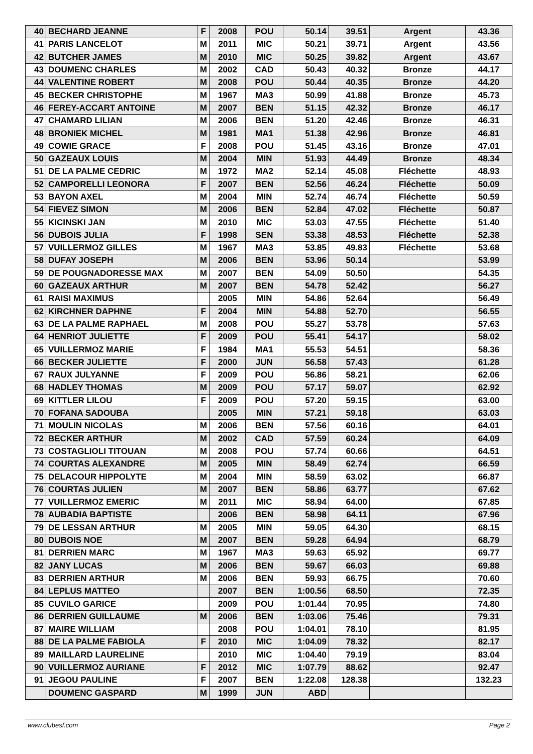| 40 | BECHARD JEANNE | F | 2008 | POU | 50.14 | 39.51 | Argent | 43.36 |
| 41 | PARIS LANCELOT | M | 2011 | MIC | 50.21 | 39.71 | Argent | 43.56 |
| 42 | BUTCHER JAMES | M | 2010 | MIC | 50.25 | 39.82 | Argent | 43.67 |
| 43 | DOUMENC CHARLES | M | 2002 | CAD | 50.43 | 40.32 | Bronze | 44.17 |
| 44 | VALENTINE ROBERT | M | 2008 | POU | 50.44 | 40.35 | Bronze | 44.20 |
| 45 | BECKER CHRISTOPHE | M | 1967 | MA3 | 50.99 | 41.88 | Bronze | 45.73 |
| 46 | FEREY-ACCART ANTOINE | M | 2007 | BEN | 51.15 | 42.32 | Bronze | 46.17 |
| 47 | CHAMARD LILIAN | M | 2006 | BEN | 51.20 | 42.46 | Bronze | 46.31 |
| 48 | BRONIEK MICHEL | M | 1981 | MA1 | 51.38 | 42.96 | Bronze | 46.81 |
| 49 | COWIE GRACE | F | 2008 | POU | 51.45 | 43.16 | Bronze | 47.01 |
| 50 | GAZEAUX LOUIS | M | 2004 | MIN | 51.93 | 44.49 | Bronze | 48.34 |
| 51 | DE LA PALME CEDRIC | M | 1972 | MA2 | 52.14 | 45.08 | Fléchette | 48.93 |
| 52 | CAMPORELLI LEONORA | F | 2007 | BEN | 52.56 | 46.24 | Fléchette | 50.09 |
| 53 | BAYON AXEL | M | 2004 | MIN | 52.74 | 46.74 | Fléchette | 50.59 |
| 54 | FIEVEZ SIMON | M | 2006 | BEN | 52.84 | 47.02 | Fléchette | 50.87 |
| 55 | KICINSKI JAN | M | 2010 | MIC | 53.03 | 47.55 | Fléchette | 51.40 |
| 56 | DUBOIS JULIA | F | 1998 | SEN | 53.38 | 48.53 | Fléchette | 52.38 |
| 57 | VUILLERMOZ GILLES | M | 1967 | MA3 | 53.85 | 49.83 | Fléchette | 53.68 |
| 58 | DUFAY JOSEPH | M | 2006 | BEN | 53.96 | 50.14 | | 53.99 |
| 59 | DE POUGNADORESSE MAX | M | 2007 | BEN | 54.09 | 50.50 | | 54.35 |
| 60 | GAZEAUX ARTHUR | M | 2007 | BEN | 54.78 | 52.42 | | 56.27 |
| 61 | RAISI MAXIMUS | | 2005 | MIN | 54.86 | 52.64 | | 56.49 |
| 62 | KIRCHNER DAPHNE | F | 2004 | MIN | 54.88 | 52.70 | | 56.55 |
| 63 | DE LA PALME RAPHAEL | M | 2008 | POU | 55.27 | 53.78 | | 57.63 |
| 64 | HENRIOT JULIETTE | F | 2009 | POU | 55.41 | 54.17 | | 58.02 |
| 65 | VUILLERMOZ MARIE | F | 1984 | MA1 | 55.53 | 54.51 | | 58.36 |
| 66 | BECKER JULIETTE | F | 2000 | JUN | 56.58 | 57.43 | | 61.28 |
| 67 | RAUX JULYANNE | F | 2009 | POU | 56.86 | 58.21 | | 62.06 |
| 68 | HADLEY THOMAS | M | 2009 | POU | 57.17 | 59.07 | | 62.92 |
| 69 | KITTLER LILOU | F | 2009 | POU | 57.20 | 59.15 | | 63.00 |
| 70 | FOFANA SADOUBA | | 2005 | MIN | 57.21 | 59.18 | | 63.03 |
| 71 | MOULIN NICOLAS | M | 2006 | BEN | 57.56 | 60.16 | | 64.01 |
| 72 | BECKER ARTHUR | M | 2002 | CAD | 57.59 | 60.24 | | 64.09 |
| 73 | COSTAGLIOLI TITOUAN | M | 2008 | POU | 57.74 | 60.66 | | 64.51 |
| 74 | COURTAS ALEXANDRE | M | 2005 | MIN | 58.49 | 62.74 | | 66.59 |
| 75 | DELACOUR HIPPOLYTE | M | 2004 | MIN | 58.59 | 63.02 | | 66.87 |
| 76 | COURTAS JULIEN | M | 2007 | BEN | 58.86 | 63.77 | | 67.62 |
| 77 | VUILLERMOZ EMERIC | M | 2011 | MIC | 58.94 | 64.00 | | 67.85 |
| 78 | AUBADIA BAPTISTE | | 2006 | BEN | 58.98 | 64.11 | | 67.96 |
| 79 | DE LESSAN ARTHUR | M | 2005 | MIN | 59.05 | 64.30 | | 68.15 |
| 80 | DUBOIS NOE | M | 2007 | BEN | 59.28 | 64.94 | | 68.79 |
| 81 | DERRIEN MARC | M | 1967 | MA3 | 59.63 | 65.92 | | 69.77 |
| 82 | JANY LUCAS | M | 2006 | BEN | 59.67 | 66.03 | | 69.88 |
| 83 | DERRIEN ARTHUR | M | 2006 | BEN | 59.93 | 66.75 | | 70.60 |
| 84 | LEPLUS MATTEO | | 2007 | BEN | 1:00.56 | 68.50 | | 72.35 |
| 85 | CUVILO GARICE | | 2009 | POU | 1:01.44 | 70.95 | | 74.80 |
| 86 | DERRIEN GUILLAUME | M | 2006 | BEN | 1:03.06 | 75.46 | | 79.31 |
| 87 | MAIRE WILLIAM | | 2008 | POU | 1:04.01 | 78.10 | | 81.95 |
| 88 | DE LA PALME FABIOLA | F | 2010 | MIC | 1:04.09 | 78.32 | | 82.17 |
| 89 | MAILLARD LAURELINE | | 2010 | MIC | 1:04.40 | 79.19 | | 83.04 |
| 90 | VUILLERMOZ AURIANE | F | 2012 | MIC | 1:07.79 | 88.62 | | 92.47 |
| 91 | JEGOU PAULINE | F | 2007 | BEN | 1:22.08 | 128.38 | | 132.23 |
| | DOUMENC GASPARD | M | 1999 | JUN | ABD | | | |
www.clubesf.com Page 2